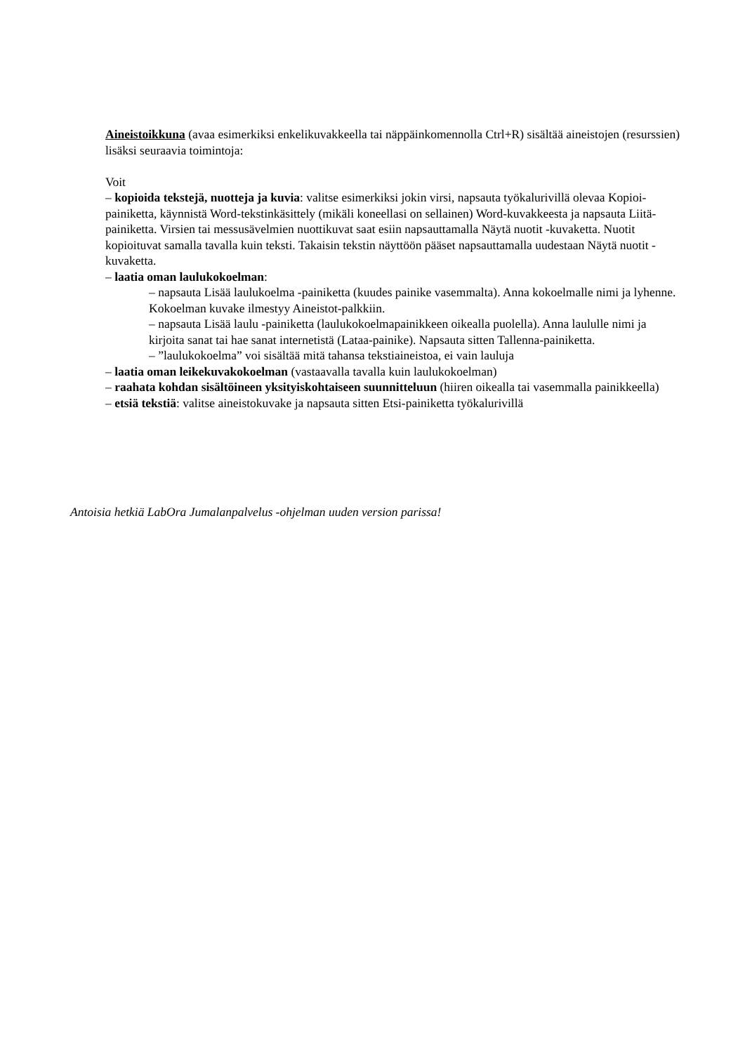Aineistoikkuna (avaa esimerkiksi enkelikuvakkeella tai näppäinkomennolla Ctrl+R) sisältää aineistojen (resurssien) lisäksi seuraavia toimintoja:
Voit
– kopioida tekstejä, nuotteja ja kuvia: valitse esimerkiksi jokin virsi, napsauta työkalurivillä olevaa Kopioi-painiketta, käynnistä Word-tekstinkäsittely (mikäli koneellasi on sellainen) Word-kuvakkeesta ja napsauta Liitä-painiketta. Virsien tai messusävelmien nuottikuvat saat esiin napsauttamalla Näytä nuotit -kuvaketta. Nuotit kopioituvat samalla tavalla kuin teksti. Takaisin tekstin näyttöön pääset napsauttamalla uudestaan Näytä nuotit -kuvaketta.
– laatia oman laulukokoelman:
– napsauta Lisää laulukoelma -painiketta (kuudes painike vasemmalta). Anna kokoelmalle nimi ja lyhenne. Kokoelman kuvake ilmestyy Aineistot-palkkiin.
– napsauta Lisää laulu -painiketta (laulukokoelmapainikkeen oikealla puolella). Anna laululle nimi ja kirjoita sanat tai hae sanat internetistä (Lataa-painike). Napsauta sitten Tallenna-painiketta.
– ”laulukokoelma” voi sisältää mitä tahansa tekstiaineistoa, ei vain lauluja
– laatia oman leikekuvakokoelman (vastaavalla tavalla kuin laulukokoelman)
– raahata kohdan sisältöineen yksityiskohtaiseen suunnitteluun (hiiren oikealla tai vasemmalla painikkeella)
– etsiä tekstiä: valitse aineistokuvake ja napsauta sitten Etsi-painiketta työkalurivillä
Antoisia hetkiä LabOra Jumalanpalvelus -ohjelman uuden version parissa!